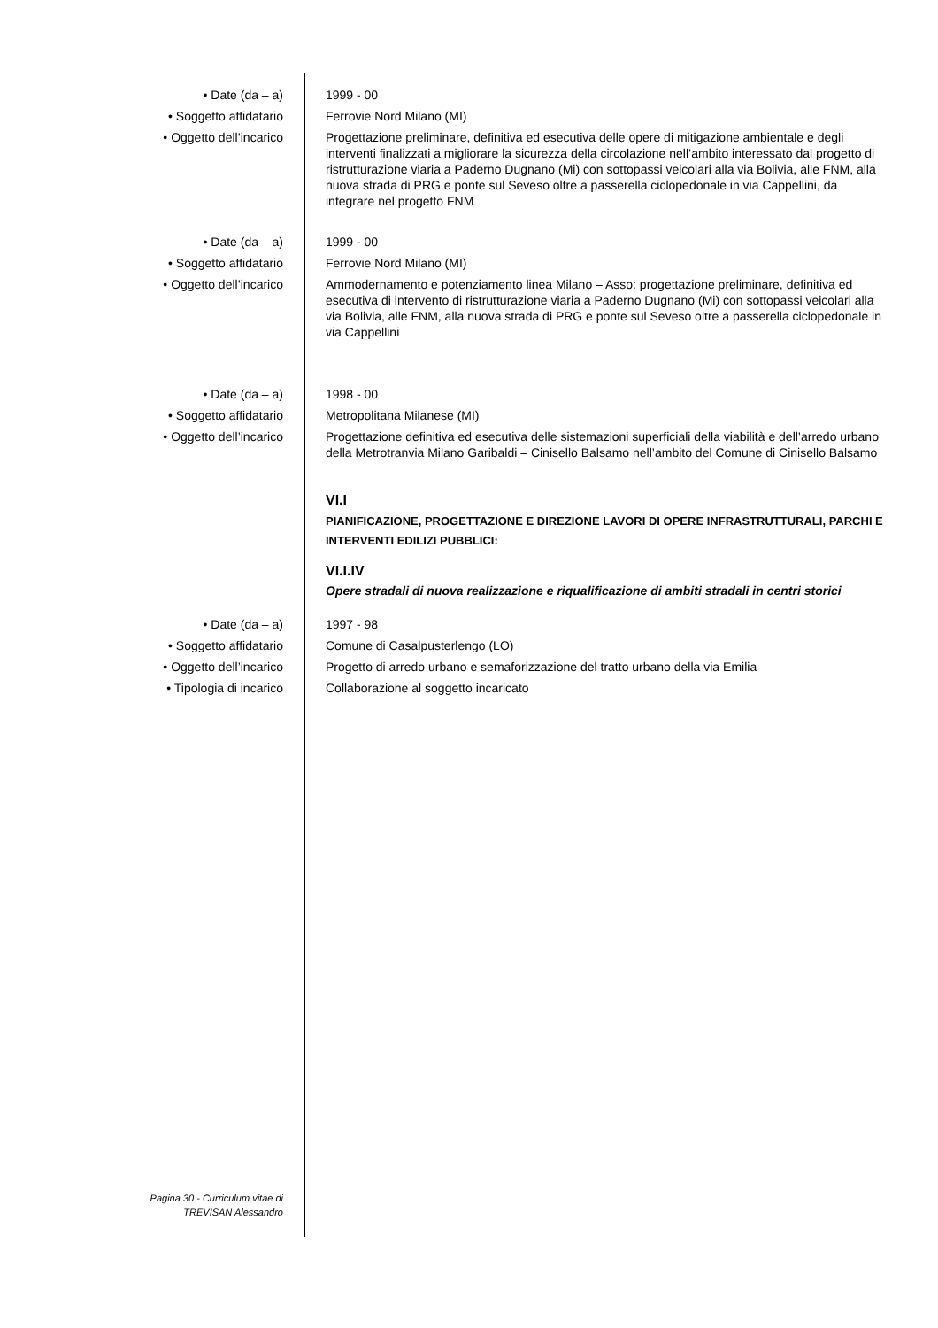• Date (da – a) 1999 - 00
• Soggetto affidatario Ferrovie Nord Milano (MI)
• Oggetto dell’incarico Progettazione preliminare, definitiva ed esecutiva delle opere di mitigazione ambientale e degli interventi finalizzati a migliorare la sicurezza della circolazione nell’ambito interessato dal progetto di ristrutturazione viaria a Paderno Dugnano (Mi) con sottopassi veicolari alla via Bolivia, alle FNM, alla nuova strada di PRG e ponte sul Seveso oltre a passerella ciclopedonale in via Cappellini, da integrare nel progetto FNM
• Date (da – a) 1999 - 00
• Soggetto affidatario Ferrovie Nord Milano (MI)
• Oggetto dell’incarico Ammodernamento e potenziamento linea Milano – Asso: progettazione preliminare, definitiva ed esecutiva di intervento di ristrutturazione viaria a Paderno Dugnano (Mi) con sottopassi veicolari alla via Bolivia, alle FNM, alla nuova strada di PRG e ponte sul Seveso oltre a passerella ciclopedonale in via Cappellini
• Date (da – a) 1998 - 00
• Soggetto affidatario Metropolitana Milanese (MI)
• Oggetto dell’incarico Progettazione definitiva ed esecutiva delle sistemazioni superficiali della viabilità e dell’arredo urbano della Metrotranvia Milano Garibaldi – Cinisello Balsamo nell’ambito del Comune di Cinisello Balsamo
VI.I
PIANIFICAZIONE, PROGETTAZIONE E DIREZIONE LAVORI DI OPERE INFRASTRUTTURALI, PARCHI E INTERVENTI EDILIZI PUBBLICI:
VI.I.IV
Opere stradali di nuova realizzazione e riqualificazione di ambiti stradali in centri storici
• Date (da – a) 1997 - 98
• Soggetto affidatario Comune di Casalpusterlengo (LO)
• Oggetto dell’incarico Progetto di arredo urbano e semaforizzazione del tratto urbano della via Emilia
• Tipologia di incarico Collaborazione al soggetto incaricato
Pagina 30 - Curriculum vitae di
TREVISAN Alessandro